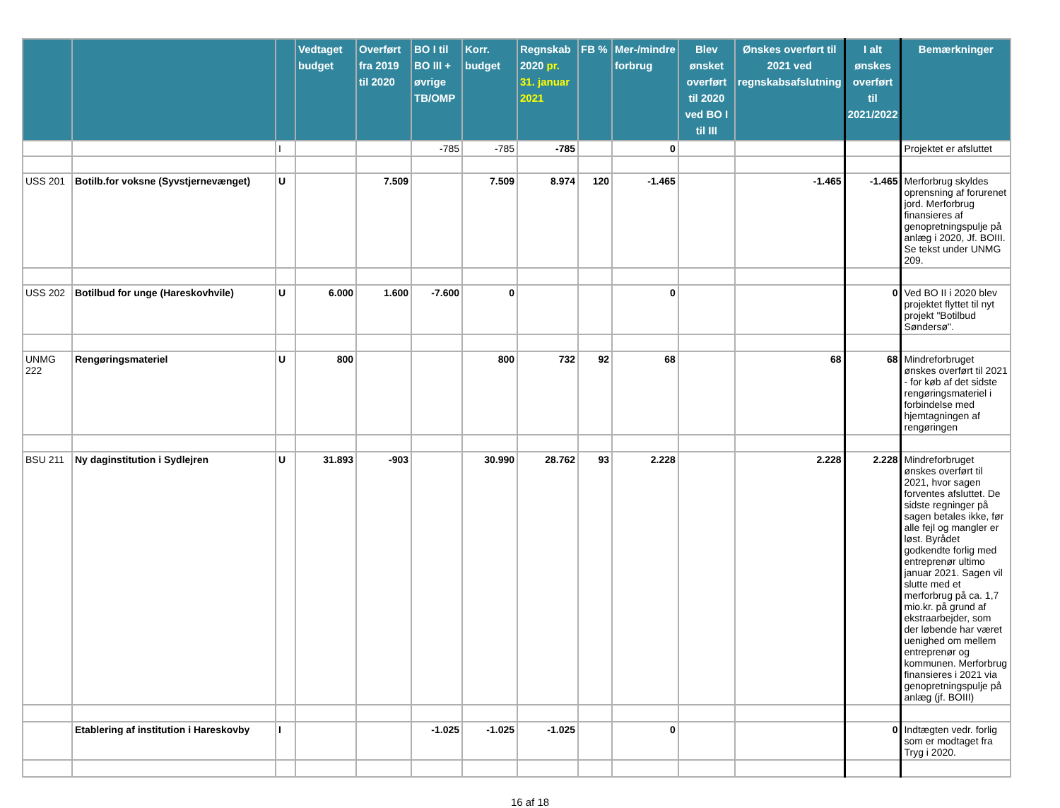| | | | Vedtaget budget | Overført fra 2019 til 2020 | BO I til BO III + øvrige TB/OMP | Korr. budget | Regnskab 2020 pr. 31. januar 2021 | FB % | Mer-/mindre forbrug | Blev ønsket overført til 2020 ved BO I til III | Ønskes overført til 2021 ved regnskabsafslutning | I alt ønskes overført til 2021/2022 | Bemærkninger |
| --- | --- | --- | --- | --- | --- | --- | --- | --- | --- | --- | --- | --- | --- |
| | | I | | | -785 | -785 | -785 | | 0 | | | | Projektet er afsluttet |
| USS 201 | Botilb.for voksne (Syvstjernevænget) | U | | 7.509 | | 7.509 | 8.974 | 120 | -1.465 | | -1.465 | -1.465 | Merforbrug skyldes oprensning af forurenet jord. Merforbrug finansieres af genopretningspulje på anlæg i 2020, Jf. BOIII. Se tekst under UNMG 209. |
| USS 202 | Botilbud for unge (Hareskovhvile) | U | 6.000 | 1.600 | -7.600 | 0 | | | 0 | | | 0 | Ved BO II i 2020 blev projektet flyttet til nyt projekt "Botilbud Søndersø". |
| UNMG 222 | Rengøringsmateriel | U | 800 | | | 800 | 732 | 92 | 68 | | 68 | 68 | Mindreforbruget ønskes overført til 2021 - for køb af det sidste rengøringsmateriel i forbindelse med hjemtagningen af rengøringen |
| BSU 211 | Ny daginstitution i Sydlejren | U | 31.893 | -903 | | 30.990 | 28.762 | 93 | 2.228 | | 2.228 | 2.228 | Mindreforbruget ønskes overført til 2021, hvor sagen forventes afsluttet. De sidste regninger på sagen betales ikke, før alle fejl og mangler er løst. Byrådet godkendte forlig med entreprenør ultimo januar 2021. Sagen vil slutte med et merforbrug på ca. 1,7 mio.kr. på grund af ekstraarbejder, som der løbende har været uenighed om mellem entreprenør og kommunen. Merforbrug finansieres i 2021 via genopretningspulje på anlæg (jf. BOIII) |
| | Etablering af institution i Hareskovby | I | | | -1.025 | -1.025 | -1.025 | | 0 | | | 0 | Indtægten vedr. forlig som er modtaget fra Tryg i 2020. |
16 af 18